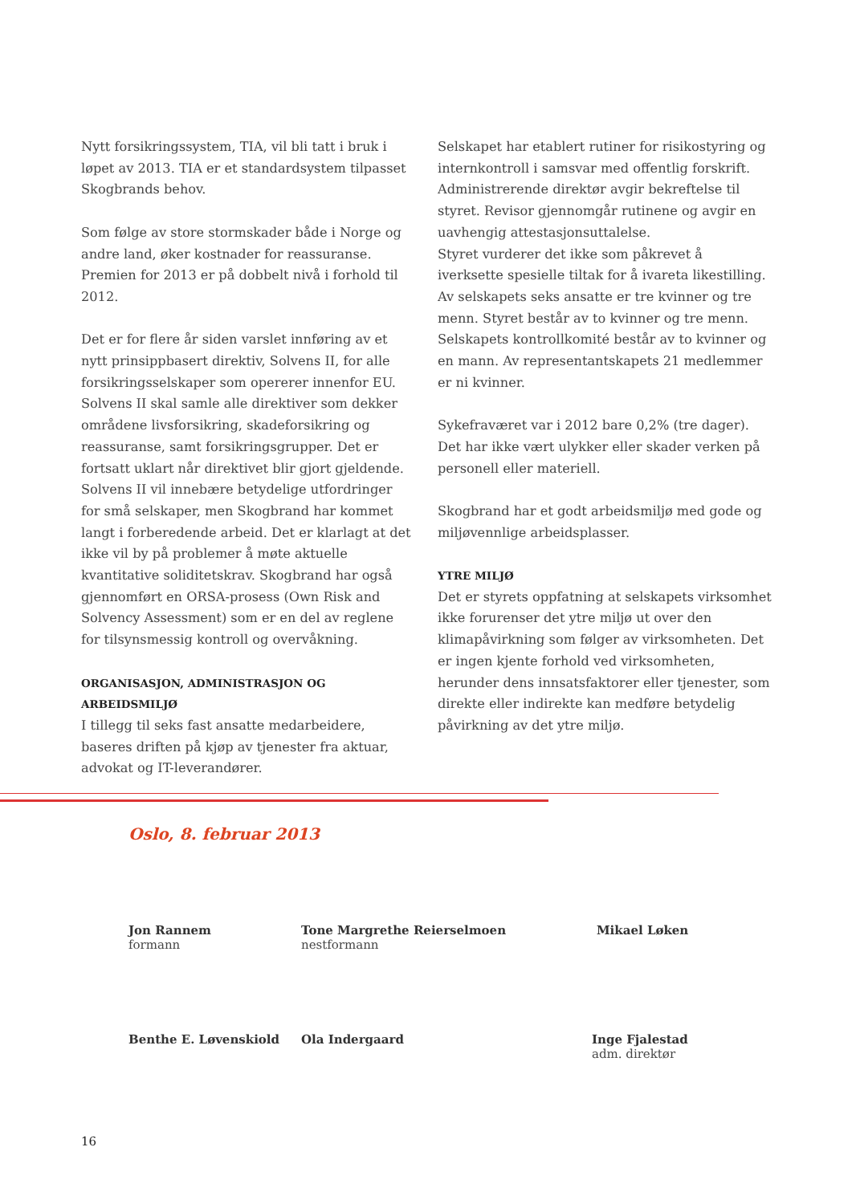Nytt forsikringssystem, TIA, vil bli tatt i bruk i løpet av 2013. TIA er et standardsystem tilpasset Skog­brands behov.
Som følge av store stormskader både i Norge og andre land, øker kostnader for reassuranse. Premien for 2013 er på dobbelt nivå i forhold til 2012.
Det er for flere år siden varslet innføring av et nytt prinsippbasert direktiv, Solvens II, for alle forsikringsselskaper som opererer innenfor EU. Solvens II skal samle alle direktiver som dekker områdene livsforsikring, skadeforsikring og reassur­anse, samt forsikringsgrupper. Det er fortsatt uklart når direktivet blir gjort gjeldende. Solvens II vil innebære betydelige utfordringer for små selskaper, men Skogbrand har kommet langt i forberedende arbeid. Det er klarlagt at det ikke vil by på problemer å møte aktuelle kvantitative soliditetskrav. Skog­brand har også gjennomført en ORSA-prosess (Own Risk and Solvency Assessment) som er en del av reglene for tilsynsmessig kontroll og overvåkning.
ORGANISASJON, ADMINISTRASJON OG ARBEIDSMILJØ
I tillegg til seks fast ansatte medarbeidere, baseres driften på kjøp av tjenester fra aktuar, advokat og IT-leverandører.
Selskapet har etablert rutiner for risikostyring og internkontroll i samsvar med offentlig forskrift. Administrerende direktør avgir bekreftelse til styret. Revisor gjennomgår rutinene og avgir en uavhengig attestasjonsuttalelse.
Styret vurderer det ikke som påkrevet å iverksette spesielle tiltak for å ivareta likestilling. Av selska­pets seks ansatte er tre kvinner og tre menn. Styret består av to kvinner og tre menn. Selskapets kon­trollkomité består av to kvinner og en mann. Av representantskapets 21 medlemmer er ni kvinner.
Sykefraværet var i 2012 bare 0,2% (tre dager). Det har ikke vært ulykker eller skader verken på per­sonell eller materiell.
Skogbrand har et godt arbeidsmiljø med gode og miljøvennlige arbeidsplasser.
YTRE MILJØ
Det er styrets oppfatning at selskapets virksomhet ikke forurenser det ytre miljø ut over den klimapå­virkning som følger av virksomheten. Det er ingen kjente forhold ved virksomheten, herunder dens innsatsfaktorer eller tjenester, som direkte eller indirekte kan medføre betydelig påvirkning av det ytre miljø.
Oslo, 8. februar 2013
Jon Rannem
formann
Tone Margrethe Reierselmoen
nestformann
Mikael Løken
Benthe E. Løvenskiold
Ola Indergaard
Inge Fjalestad
adm. direktør
16